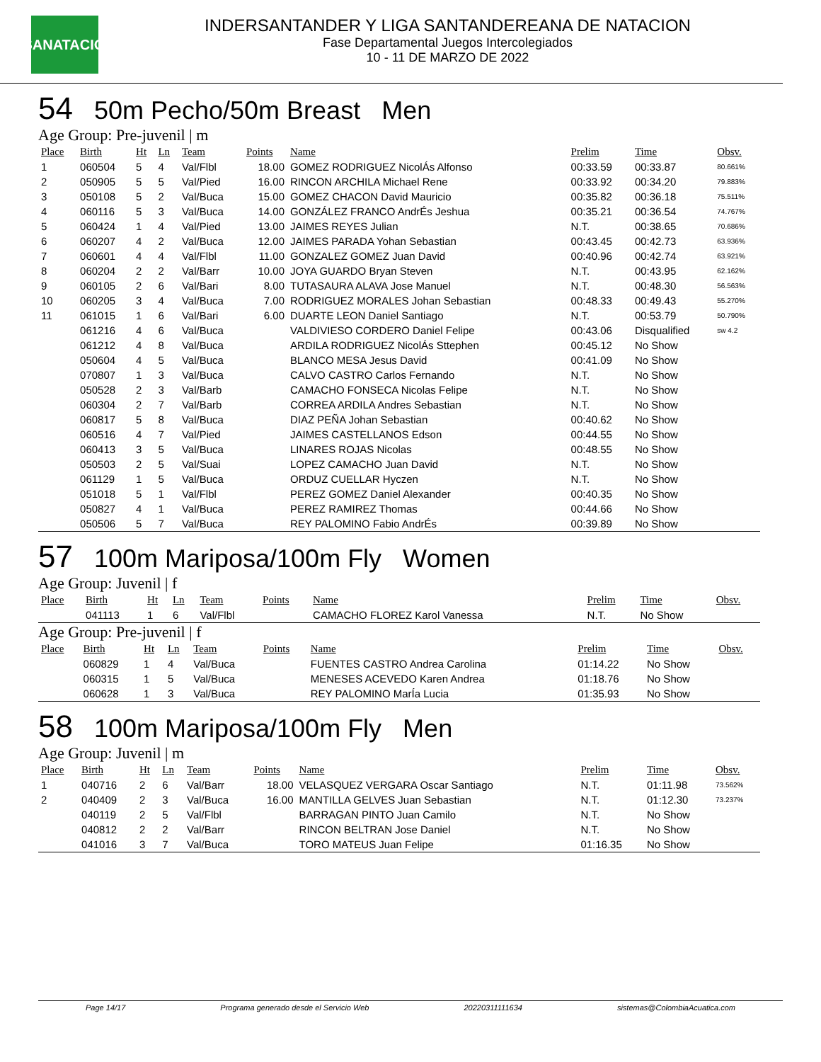LSANATACIÓN
INDERSANTANDER Y LIGA SANTANDEREANA DE NATACION
Fase Departamental Juegos Intercolegiados
10 - 11 DE MARZO DE 2022
54 50m Pecho/50m Breast Men
Age Group: Pre-juvenil | m
| Place | Birth | Ht | Ln | Team | Points | Name | Prelim | Time | Obsv. |
| --- | --- | --- | --- | --- | --- | --- | --- | --- | --- |
| 1 | 060504 | 5 | 4 | Val/Flbl | 18.00 | GOMEZ RODRIGUEZ NicolÁs Alfonso | 00:33.59 | 00:33.87 | 80.661% |
| 2 | 050905 | 5 | 5 | Val/Pied | 16.00 | RINCON ARCHILA Michael Rene | 00:33.92 | 00:34.20 | 79.883% |
| 3 | 050108 | 5 | 2 | Val/Buca | 15.00 | GOMEZ CHACON David Mauricio | 00:35.82 | 00:36.18 | 75.511% |
| 4 | 060116 | 5 | 3 | Val/Buca | 14.00 | GONZÁLEZ FRANCO AndrÉs Jeshua | 00:35.21 | 00:36.54 | 74.767% |
| 5 | 060424 | 1 | 4 | Val/Pied | 13.00 | JAIMES REYES Julian | N.T. | 00:38.65 | 70.686% |
| 6 | 060207 | 4 | 2 | Val/Buca | 12.00 | JAIMES PARADA Yohan Sebastian | 00:43.45 | 00:42.73 | 63.936% |
| 7 | 060601 | 4 | 4 | Val/Flbl | 11.00 | GONZALEZ GOMEZ Juan David | 00:40.96 | 00:42.74 | 63.921% |
| 8 | 060204 | 2 | 2 | Val/Barr | 10.00 | JOYA GUARDO Bryan Steven | N.T. | 00:43.95 | 62.162% |
| 9 | 060105 | 2 | 6 | Val/Bari | 8.00 | TUTASAURA ALAVA Jose Manuel | N.T. | 00:48.30 | 56.563% |
| 10 | 060205 | 3 | 4 | Val/Buca | 7.00 | RODRIGUEZ MORALES Johan Sebastian | 00:48.33 | 00:49.43 | 55.270% |
| 11 | 061015 | 1 | 6 | Val/Bari | 6.00 | DUARTE LEON Daniel Santiago | N.T. | 00:53.79 | 50.790% |
| | 061216 | 4 | 6 | Val/Buca | | VALDIVIESO CORDERO Daniel Felipe | 00:43.06 | Disqualified | sw 4.2 |
| | 061212 | 4 | 8 | Val/Buca | | ARDILA RODRIGUEZ NicolÁs Sttephen | 00:45.12 | No Show | |
| | 050604 | 4 | 5 | Val/Buca | | BLANCO MESA Jesus David | 00:41.09 | No Show | |
| | 070807 | 1 | 3 | Val/Buca | | CALVO CASTRO Carlos Fernando | N.T. | No Show | |
| | 050528 | 2 | 3 | Val/Barb | | CAMACHO FONSECA Nicolas Felipe | N.T. | No Show | |
| | 060304 | 2 | 7 | Val/Barb | | CORREA ARDILA Andres Sebastian | N.T. | No Show | |
| | 060817 | 5 | 8 | Val/Buca | | DIAZ PEÑA Johan Sebastian | 00:40.62 | No Show | |
| | 060516 | 4 | 7 | Val/Pied | | JAIMES CASTELLANOS Edson | 00:44.55 | No Show | |
| | 060413 | 3 | 5 | Val/Buca | | LINARES ROJAS Nicolas | 00:48.55 | No Show | |
| | 050503 | 2 | 5 | Val/Suai | | LOPEZ CAMACHO Juan David | N.T. | No Show | |
| | 061129 | 1 | 5 | Val/Buca | | ORDUZ CUELLAR Hyczen | N.T. | No Show | |
| | 051018 | 5 | 1 | Val/Flbl | | PEREZ GOMEZ Daniel Alexander | 00:40.35 | No Show | |
| | 050827 | 4 | 1 | Val/Buca | | PEREZ RAMIREZ Thomas | 00:44.66 | No Show | |
| | 050506 | 5 | 7 | Val/Buca | | REY PALOMINO Fabio AndrÉs | 00:39.89 | No Show | |
57 100m Mariposa/100m Fly Women
Age Group: Juvenil | f
| Place | Birth | Ht | Ln | Team | Points | Name | Prelim | Time | Obsv. |
| --- | --- | --- | --- | --- | --- | --- | --- | --- | --- |
| | 041113 | 1 | 6 | Val/Flbl | | CAMACHO FLOREZ Karol Vanessa | N.T. | No Show | |
Age Group: Pre-juvenil | f
| Place | Birth | Ht | Ln | Team | Points | Name | Prelim | Time | Obsv. |
| --- | --- | --- | --- | --- | --- | --- | --- | --- | --- |
| | 060829 | 1 | 4 | Val/Buca | | FUENTES CASTRO Andrea Carolina | 01:14.22 | No Show | |
| | 060315 | 1 | 5 | Val/Buca | | MENESES ACEVEDO Karen Andrea | 01:18.76 | No Show | |
| | 060628 | 1 | 3 | Val/Buca | | REY PALOMINO MarÍa Lucia | 01:35.93 | No Show | |
58 100m Mariposa/100m Fly Men
Age Group: Juvenil | m
| Place | Birth | Ht | Ln | Team | Points | Name | Prelim | Time | Obsv. |
| --- | --- | --- | --- | --- | --- | --- | --- | --- | --- |
| 1 | 040716 | 2 | 6 | Val/Barr | 18.00 | VELASQUEZ VERGARA Oscar Santiago | N.T. | 01:11.98 | 73.562% |
| 2 | 040409 | 2 | 3 | Val/Buca | 16.00 | MANTILLA GELVES Juan Sebastian | N.T. | 01:12.30 | 73.237% |
| | 040119 | 2 | 5 | Val/Flbl | | BARRAGAN PINTO Juan Camilo | N.T. | No Show | |
| | 040812 | 2 | 2 | Val/Barr | | RINCON BELTRAN Jose Daniel | N.T. | No Show | |
| | 041016 | 3 | 7 | Val/Buca | | TORO MATEUS Juan Felipe | 01:16.35 | No Show | |
Page 14/17 Programa generado desde el Servicio Web 20220311111634 sistemas@ColombiaAcuatica.com